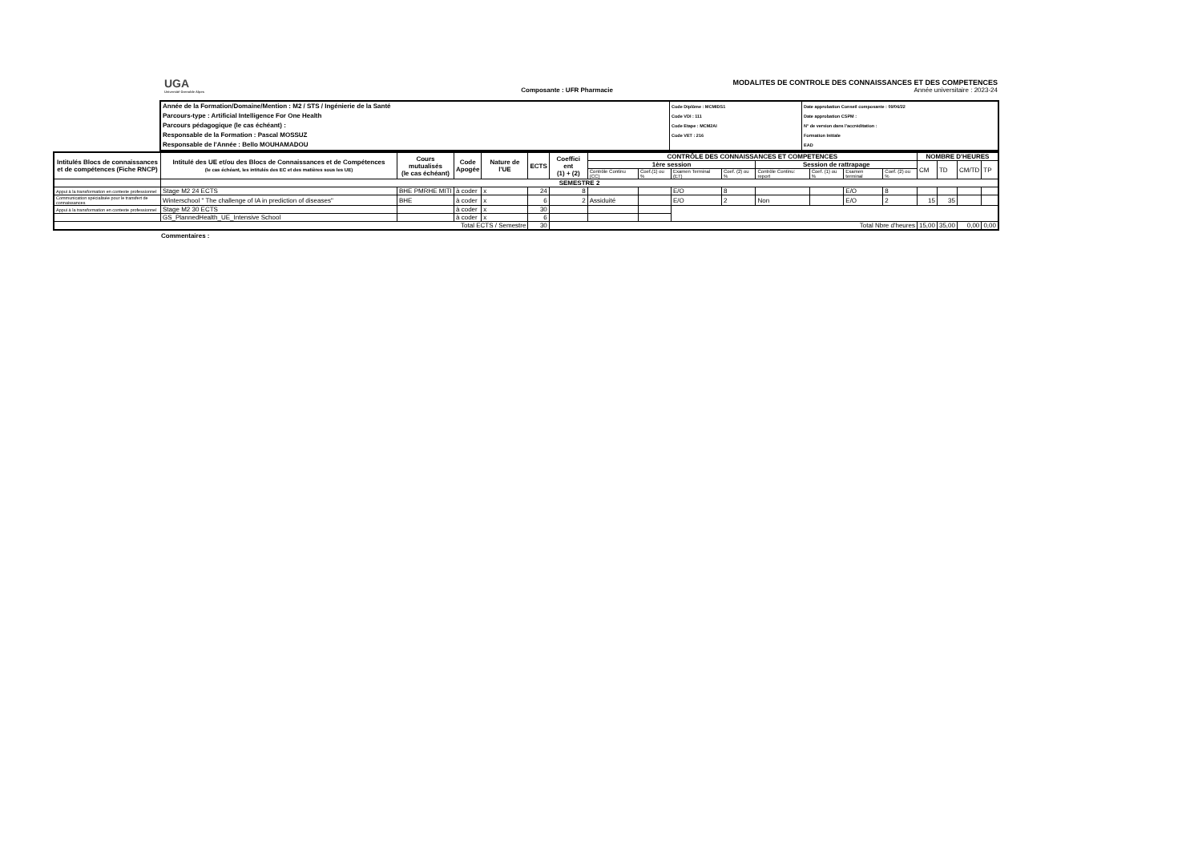UGA
Université Grenoble Alpes
Composante : UFR Pharmacie
MODALITES DE CONTROLE DES CONNAISSANCES ET DES COMPETENCES
Année universitaire : 2023-24
| Année de la Formation/Domaine/Mention : M2 / STS / Ingénierie de la Santé Parcours-type : Artificial Intelligence For One Health Parcours pédagogique (le cas échéant) : Responsable de la Formation : Pascal MOSSUZ Responsable de l'Année : Bello MOUHAMADOU | Code Diplôme : MCMIDS1 Code VDI : 111 Code Etape : MCM2AI Code VET : 216 | Date approbation Conseil composante : 09/06/22 Date approbation CSPM : N° de version dans l'accréditation : Formation Initiale EAD |
| Intitulés Blocs de connaissances et de compétences (Fiche RNCP) | Intitulé des UE et/ou des Blocs de Connaissances et de Compétences (le cas échéant, les intitulés des EC et des matières sous les UE) | Cours mutualisés (le cas échéant) | Code Apogée | Nature de l'UE | ECTS | Coeffici ent (1) + (2) | CONTRÔLE DES CONNAISSANCES ET COMPETENCES | | | | | | | | NOMBRE D'HEURES | | | |
| --- | --- | --- | --- | --- | --- | --- | --- | --- | --- | --- | --- | --- | --- | --- | --- | --- | --- | --- |
| | | | | | | | 1ère session | | | | Session de rattrapage | | | | CM | TD | CM/TD | TP |
| | | | | | | | Contrôle Continu (CC) | Coef.(1) ou % | Examen Terminal (ET) | Coef. (2) ou % | Contrôle Continu: report | Coef. (1) ou % | Examen terminal | Coef. (2) ou % | | | | |
| | SEMESTRE 2 | | | | | | | | | | | | | | | | | |
| Appui à la transformation en contexte professionnel | Stage M2 24 ECTS | BHE PMRHE MITI | à coder | x | 24 | 8 | | | E/O | 8 | | | E/O | 8 | | | | |
| Communication spécialisée pour le transfert de connaissances | Winterschool " The challenge of IA in prediction of diseases" | BHE | à coder | x | 6 | 2 | Assiduité | | E/O | 2 | Non | | E/O | 2 | 15 | 35 | | |
| Appui à la transformation en contexte professionnel | Stage M2 30 ECTS | | à coder | x | 30 | | | | | | | | | | | | | |
| | GS_PlannedHealth_UE_Intensive School | | à coder | x | 6 | | | | | | | | | | | | | |
| Total ECTS / Semestre | | | | | 30 | Total Nbre d'heures | | | | | | | | | 15,00 | 35,00 | 0,00 | 0,00 |
Commentaires :